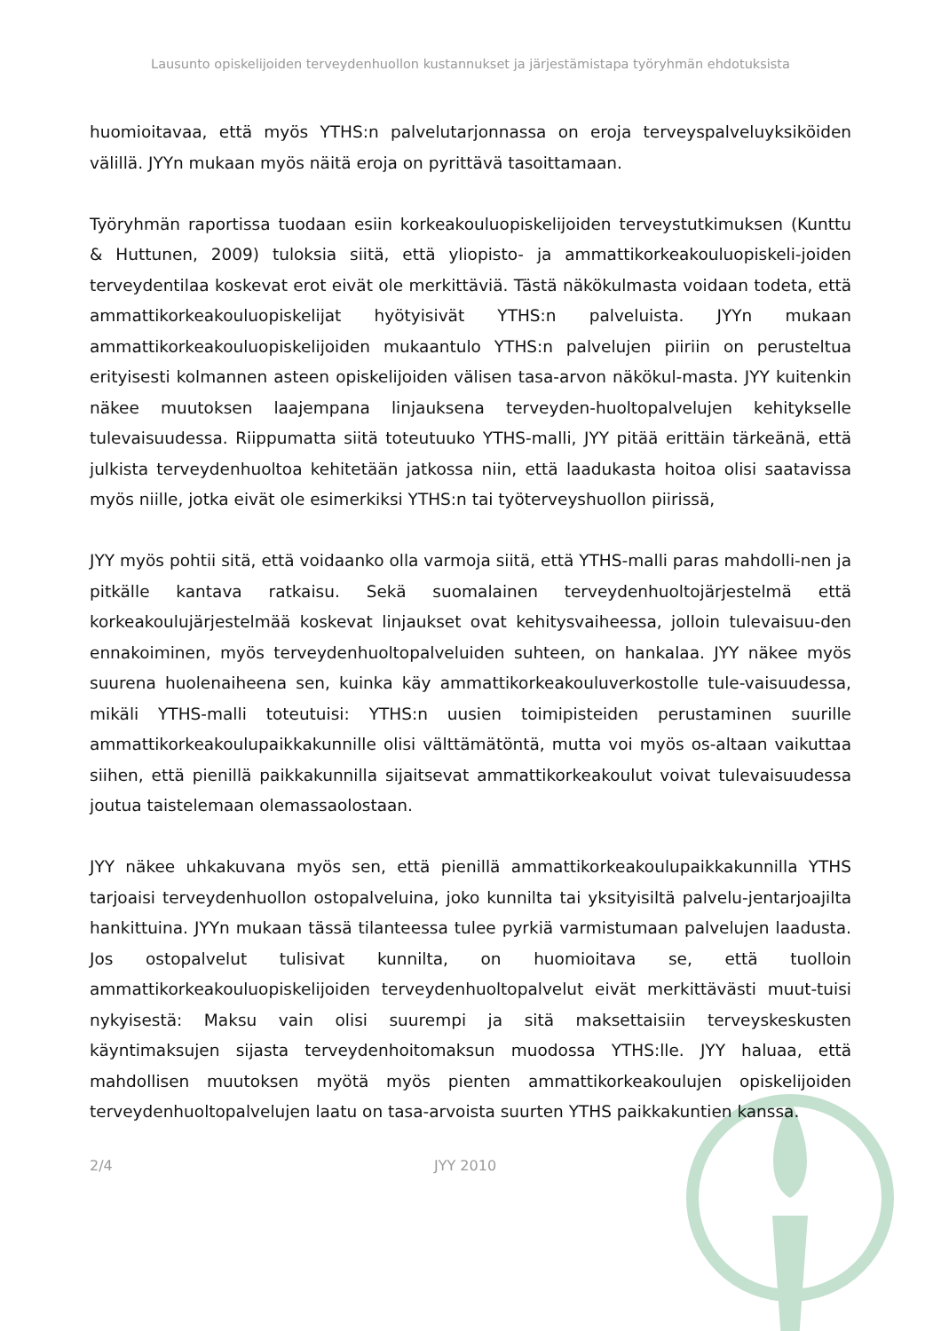Lausunto opiskelijoiden terveydenhuollon kustannukset ja järjestämistapa työryhmän ehdotuksista
huomioitavaa, että myös YTHS:n palvelutarjonnassa on eroja terveyspalveluyksiköiden välillä. JYYn mukaan myös näitä eroja on pyrittävä tasoittamaan.
Työryhmän raportissa tuodaan esiin korkeakouluopiskelijoiden terveystutkimuksen (Kunttu & Huttunen, 2009) tuloksia siitä, että yliopisto- ja ammattikorkeakouluopiskeli-joiden terveydentilaa koskevat erot eivät ole merkittäviä. Tästä näkökulmasta voidaan todeta, että ammattikorkeakouluopiskelijat hyötyisivät YTHS:n palveluista. JYYn mukaan ammattikorkeakouluopiskelijoiden mukaantulo YTHS:n palvelujen piiriin on perusteltua erityisesti kolmannen asteen opiskelijoiden välisen tasa-arvon näkökul-masta. JYY kuitenkin näkee muutoksen laajempana linjauksena terveyden-huoltopalvelujen kehitykselle tulevaisuudessa. Riippumatta siitä toteutuuko YTHS-malli, JYY pitää erittäin tärkeänä, että julkista terveydenhuoltoa kehitetään jatkossa niin, että laadukasta hoitoa olisi saatavissa myös niille, jotka eivät ole esimerkiksi YTHS:n tai työterveyshuollon piirissä,
JYY myös pohtii sitä, että voidaanko olla varmoja siitä, että YTHS-malli paras mahdolli-nen ja pitkälle kantava ratkaisu. Sekä suomalainen terveydenhuoltojärjestelmä että korkeakoulujärjestelmää koskevat linjaukset ovat kehitysvaiheessa, jolloin tulevaisuu-den ennakoiminen, myös terveydenhuoltopalveluiden suhteen, on hankalaa. JYY näkee myös suurena huolenaiheena sen, kuinka käy ammattikorkeakouluverkostolle tule-vaisuudessa, mikäli YTHS-malli toteutuisi: YTHS:n uusien toimipisteiden perustaminen suurille ammattikorkeakoulupaikkakunnille olisi välttämätöntä, mutta voi myös os-altaan vaikuttaa siihen, että pienillä paikkakunnilla sijaitsevat ammattikorkeakoulut voivat tulevaisuudessa joutua taistelemaan olemassaolostaan.
JYY näkee uhkakuvana myös sen, että pienillä ammattikorkeakoulupaikkakunnilla YTHS tarjoaisi terveydenhuollon ostopalveluina, joko kunnilta tai yksityisiltä palvelu-jentarjoajilta hankittuina. JYYn mukaan tässä tilanteessa tulee pyrkiä varmistumaan palvelujen laadusta. Jos ostopalvelut tulisivat kunnilta, on huomioitava se, että tuolloin ammattikorkeakouluopiskelijoiden terveydenhuoltopalvelut eivät merkittävästi muut-tuisi nykyisestä: Maksu vain olisi suurempi ja sitä maksettaisiin terveyskeskusten käyntimaksujen sijasta terveydenhoitomaksun muodossa YTHS:lle. JYY haluaa, että mahdollisen muutoksen myötä myös pienten ammattikorkeakoulujen opiskelijoiden terveydenhuoltopalvelujen laatu on tasa-arvoista suurten YTHS paikkakuntien kanssa.
2/4 JYY 2010